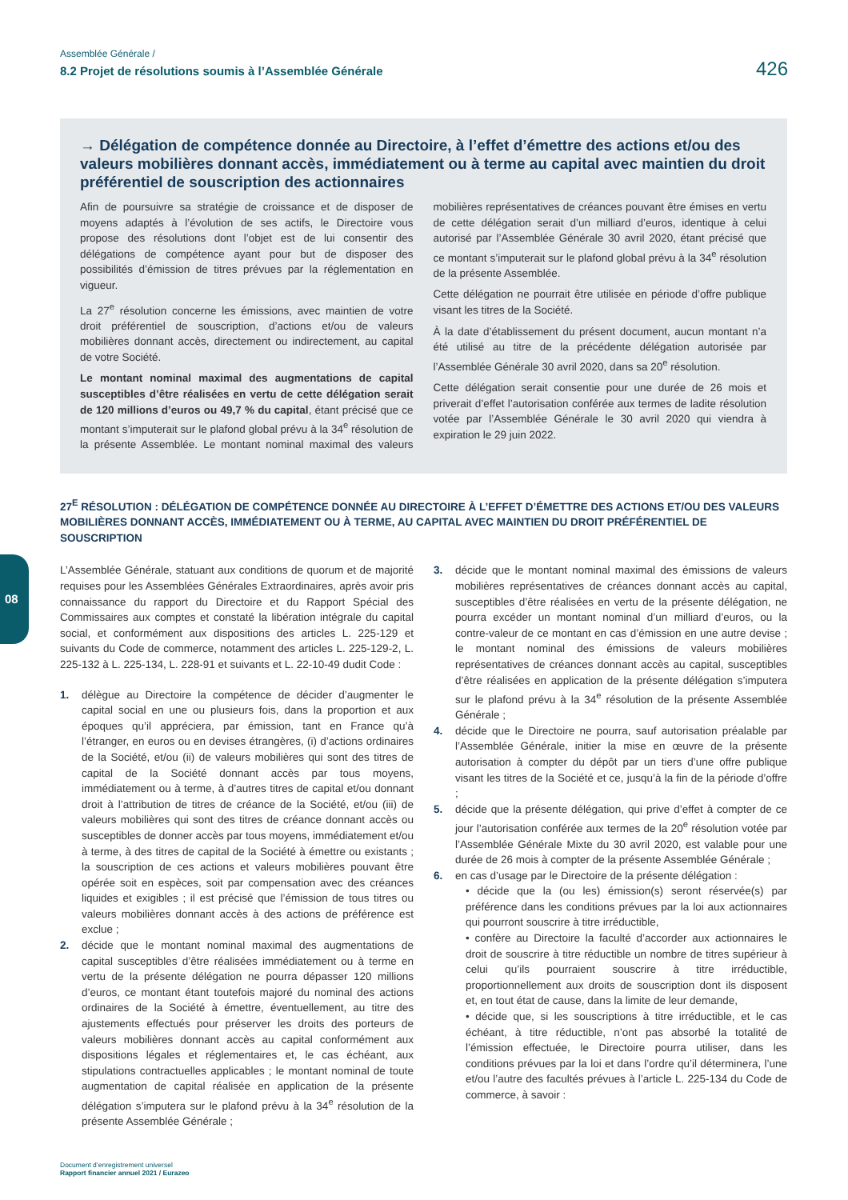Assemblée Générale /
8.2 Projet de résolutions soumis à l’Assemblée Générale
426
→ Délégation de compétence donnée au Directoire, à l’effet d’émettre des actions et/ou des valeurs mobilières donnant accès, immédiatement ou à terme au capital avec maintien du droit préférentiel de souscription des actionnaires
Afin de poursuivre sa stratégie de croissance et de disposer de moyens adaptés à l’évolution de ses actifs, le Directoire vous propose des résolutions dont l’objet est de lui consentir des délégations de compétence ayant pour but de disposer des possibilités d’émission de titres prévues par la réglementation en vigueur.
La 27<sup>e</sup> résolution concerne les émissions, avec maintien de votre droit préférentiel de souscription, d’actions et/ou de valeurs mobilières donnant accès, directement ou indirectement, au capital de votre Société.
Le montant nominal maximal des augmentations de capital susceptibles d’être réalisées en vertu de cette délégation serait de 120 millions d’euros ou 49,7 % du capital, étant précisé que ce montant s’imputerait sur le plafond global prévu à la 34<sup>e</sup> résolution de la présente Assemblée. Le montant nominal maximal des valeurs mobilières représentatives de créances pouvant être émises en vertu de cette délégation serait d’un milliard d’euros, identique à celui autorisé par l’Assemblée Générale 30 avril 2020, étant précisé que ce montant s’imputerait sur le plafond global prévu à la 34<sup>e</sup> résolution de la présente Assemblée.
Cette délégation ne pourrait être utilisée en période d’offre publique visant les titres de la Société.
À la date d’établissement du présent document, aucun montant n’a été utilisé au titre de la précédente délégation autorisée par l’Assemblée Générale 30 avril 2020, dans sa 20<sup>e</sup> résolution.
Cette délégation serait consentie pour une durée de 26 mois et priverait d’effet l’autorisation conférée aux termes de ladite résolution votée par l’Assemblée Générale le 30 avril 2020 qui viendra à expiration le 29 juin 2022.
27<sup>E</sup> RÉSOLUTION : DÉLÉGATION DE COMPÉTENCE DONNÉE AU DIRECTOIRE À L’EFFET D’ÉMETTRE DES ACTIONS ET/OU DES VALEURS MOBILIÈRES DONNANT ACCÈS, IMMÉDIATEMENT OU À TERME, AU CAPITAL AVEC MAINTIEN DU DROIT PRÉFÉRENTIEL DE SOUSCRIPTION
L’Assemblée Générale, statuant aux conditions de quorum et de majorité requises pour les Assemblées Générales Extraordinaires, après avoir pris connaissance du rapport du Directoire et du Rapport Spécial des Commissaires aux comptes et constaté la libération intégrale du capital social, et conformément aux dispositions des articles L. 225-129 et suivants du Code de commerce, notamment des articles L. 225-129-2, L. 225-132 à L. 225-134, L. 228-91 et suivants et L. 22-10-49 dudit Code :
1. délègue au Directoire la compétence de décider d’augmenter le capital social en une ou plusieurs fois, dans la proportion et aux époques qu’il appréciera, par émission, tant en France qu’à l’étranger, en euros ou en devises étrangères, (i) d’actions ordinaires de la Société, et/ou (ii) de valeurs mobilières qui sont des titres de capital de la Société donnant accès par tous moyens, immédiatement ou à terme, à d’autres titres de capital et/ou donnant droit à l’attribution de titres de créance de la Société, et/ou (iii) de valeurs mobilières qui sont des titres de créance donnant accès ou susceptibles de donner accès par tous moyens, immédiatement et/ou à terme, à des titres de capital de la Société à émettre ou existants ; la souscription de ces actions et valeurs mobilières pouvant être opérée soit en espèces, soit par compensation avec des créances liquides et exigibles ; il est précisé que l’émission de tous titres ou valeurs mobilières donnant accès à des actions de préférence est exclue ;
2. décide que le montant nominal maximal des augmentations de capital susceptibles d’être réalisées immédiatement ou à terme en vertu de la présente délégation ne pourra dépasser 120 millions d’euros, ce montant étant toutefois majoré du nominal des actions ordinaires de la Société à émettre, éventuellement, au titre des ajustements effectués pour préserver les droits des porteurs de valeurs mobilières donnant accès au capital conformément aux dispositions légales et réglementaires et, le cas échéant, aux stipulations contractuelles applicables ; le montant nominal de toute augmentation de capital réalisée en application de la présente délégation s’imputera sur le plafond prévu à la 34<sup>e</sup> résolution de la présente Assemblée Générale ;
3. décide que le montant nominal maximal des émissions de valeurs mobilières représentatives de créances donnant accès au capital, susceptibles d’être réalisées en vertu de la présente délégation, ne pourra excéder un montant nominal d’un milliard d’euros, ou la contre-valeur de ce montant en cas d’émission en une autre devise ; le montant nominal des émissions de valeurs mobilières représentatives de créances donnant accès au capital, susceptibles d’être réalisées en application de la présente délégation s’imputera sur le plafond prévu à la 34<sup>e</sup> résolution de la présente Assemblée Générale ;
4. décide que le Directoire ne pourra, sauf autorisation préalable par l’Assemblée Générale, initier la mise en œuvre de la présente autorisation à compter du dépôt par un tiers d’une offre publique visant les titres de la Société et ce, jusqu’à la fin de la période d’offre ;
5. décide que la présente délégation, qui prive d’effet à compter de ce jour l’autorisation conférée aux termes de la 20<sup>e</sup> résolution votée par l’Assemblée Générale Mixte du 30 avril 2020, est valable pour une durée de 26 mois à compter de la présente Assemblée Générale ;
6. en cas d’usage par le Directoire de la présente délégation :
• décide que la (ou les) émission(s) seront réservée(s) par préférence dans les conditions prévues par la loi aux actionnaires qui pourront souscrire à titre irréductible,
• confère au Directoire la faculté d’accorder aux actionnaires le droit de souscrire à titre réductible un nombre de titres supérieur à celui qu’ils pourraient souscrire à titre irréductible, proportionnellement aux droits de souscription dont ils disposent et, en tout état de cause, dans la limite de leur demande,
• décide que, si les souscriptions à titre irréductible, et le cas échéant, à titre réductible, n’ont pas absorbé la totalité de l’émission effectuée, le Directoire pourra utiliser, dans les conditions prévues par la loi et dans l’ordre qu’il déterminera, l’une et/ou l’autre des facultés prévues à l’article L. 225-134 du Code de commerce, à savoir :
08
Document d’enregistrement universel
Rapport financier annuel 2021 / Eurazeo